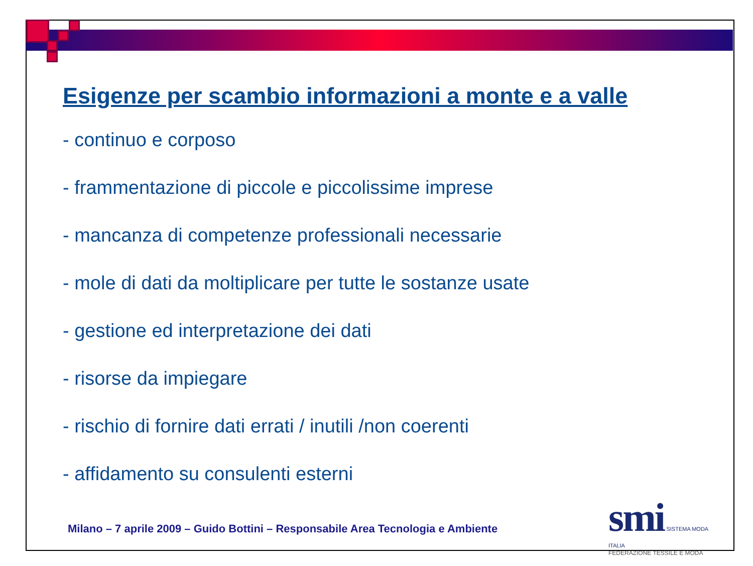Esigenze per scambio informazioni a monte e a valle
- continuo e corposo
- frammentazione di piccole e piccolissime imprese
- mancanza di competenze professionali necessarie
- mole di dati da moltiplicare per tutte le sostanze usate
- gestione ed interpretazione dei dati
- risorse da impiegare
- rischio di fornire dati errati / inutili /non coerenti
- affidamento su consulenti esterni
Milano – 7 aprile 2009 – Guido Bottini – Responsabile Area Tecnologia e Ambiente
smi SISTEMA MODA ITALIA
FEDERAZIONE TESSILE E MODA